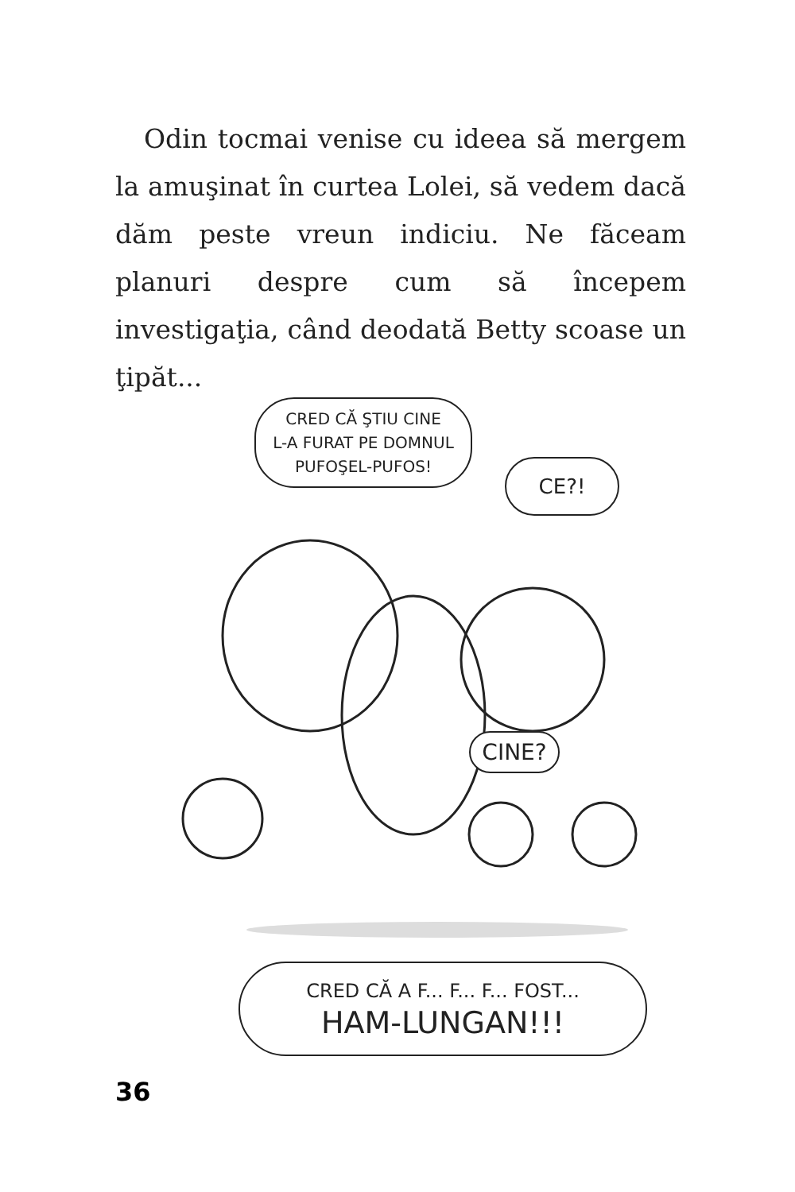Odin tocmai venise cu ideea să mergem la amuşinat în curtea Lolei, să vedem dacă dăm peste vreun indiciu. Ne făceam planuri despre cum să începem investigaţia, când deodată Betty scoase un ţipăt...
CRED CĂ ŞTIU CINE
L-A FURAT PE DOMNUL
PUFOŞEL-PUFOS!
CE?!
CINE?
CRED CĂ A F... F... F... FOST...
HAM-LUNGAN!!!
36